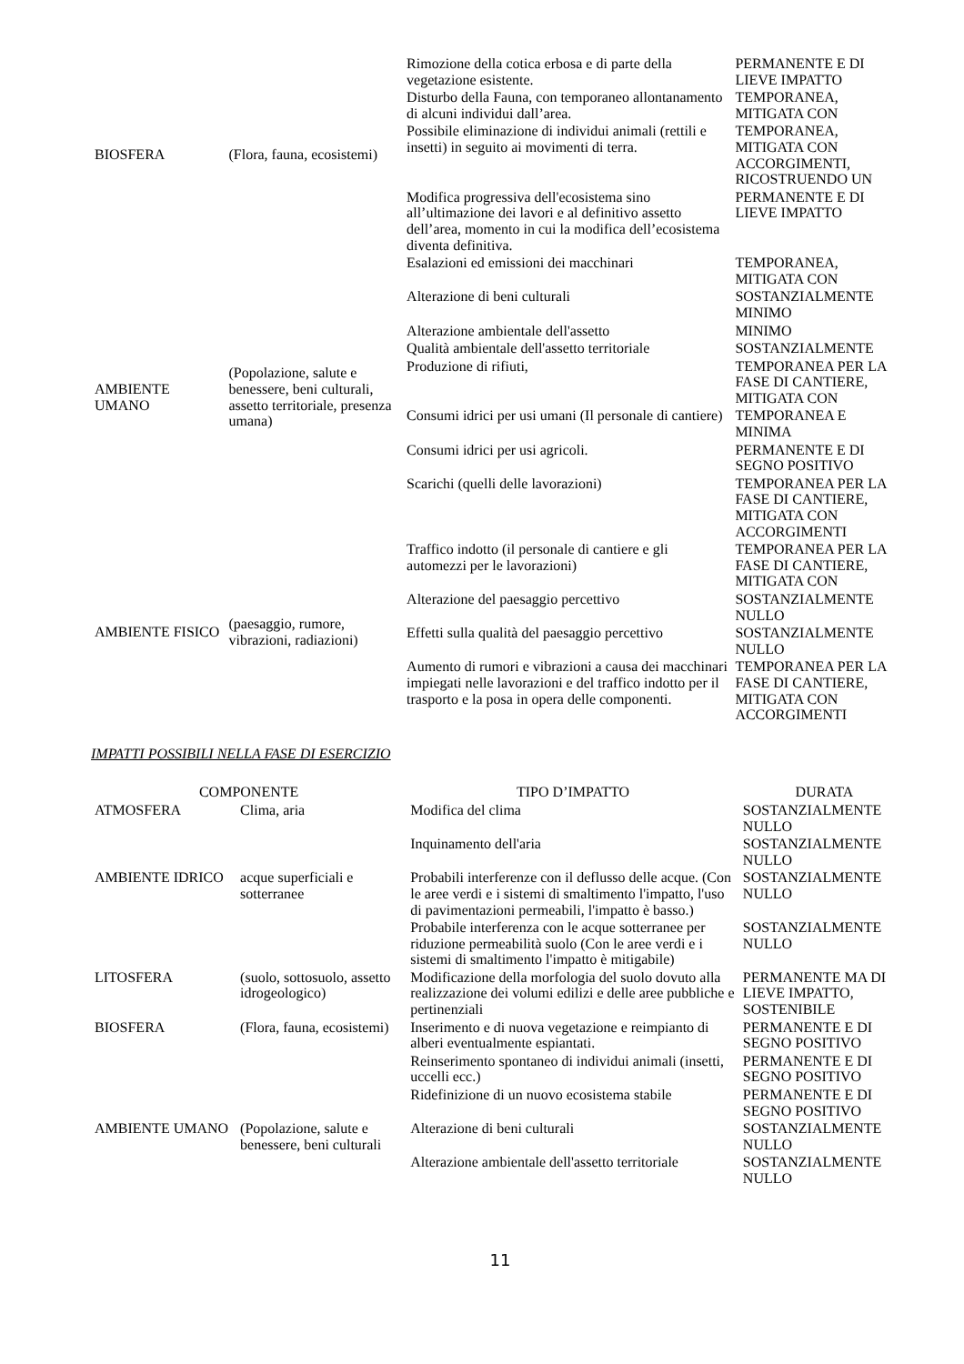| BIOSFERA | (Flora, fauna, ecosistemi) | Rimozione della cotica erbosa e di parte della vegetazione esistente. | PERMANENTE E DI LIEVE IMPATTO |
| | | Disturbo della Fauna, con temporaneo allontanamento di alcuni individui dall’area. | TEMPORANEA, MITIGATA CON |
| | | Possibile eliminazione di individui animali (rettili e insetti) in seguito ai movimenti di terra. | TEMPORANEA, MITIGATA CON ACCORGIMENTI, RICOSTRUENDO UN |
| | | Modifica progressiva dell'ecosistema sino all’ultimazione dei lavori e al definitivo assetto dell’area, momento in cui la modifica dell’ecosistema diventa definitiva. | PERMANENTE E DI LIEVE IMPATTO |
| AMBIENTE UMANO | (Popolazione, salute e benessere, beni culturali, assetto territoriale, presenza umana) | Esalazioni ed emissioni dei macchinari | TEMPORANEA, MITIGATA CON |
| | | Alterazione di beni culturali | SOSTANZIALMENTE MINIMO |
| | | Alterazione ambientale dell'assetto | MINIMO |
| | | Qualità ambientale dell'assetto territoriale | SOSTANZIALMENTE |
| | | Produzione di rifiuti, | TEMPORANEA PER LA FASE DI CANTIERE, MITIGATA CON |
| | | Consumi idrici per usi umani (Il personale di cantiere) | TEMPORANEA E MINIMA |
| | | Consumi idrici per usi agricoli. | PERMANENTE E DI SEGNO POSITIVO |
| | | Scarichi (quelli delle lavorazioni) | TEMPORANEA PER LA FASE DI CANTIERE, MITIGATA CON ACCORGIMENTI |
| AMBIENTE FISICO | (paesaggio, rumore, vibrazioni, radiazioni) | Traffico indotto (il personale di cantiere e gli automezzi per le lavorazioni) | TEMPORANEA PER LA FASE DI CANTIERE, MITIGATA CON |
| | | Alterazione del paesaggio percettivo | SOSTANZIALMENTE NULLO |
| | | Effetti sulla qualità del paesaggio percettivo | SOSTANZIALMENTE NULLO |
| | | Aumento di rumori e vibrazioni a causa dei macchinari impiegati nelle lavorazioni e del traffico indotto per il trasporto e la posa in opera delle componenti. | TEMPORANEA PER LA FASE DI CANTIERE, MITIGATA CON ACCORGIMENTI |
IMPATTI POSSIBILI NELLA FASE DI ESERCIZIO
| COMPONENTE | | TIPO D’IMPATTO | DURATA |
| --- | --- | --- | --- |
| ATMOSFERA | Clima, aria | Modifica del clima | SOSTANZIALMENTE NULLO |
| | | Inquinamento dell'aria | SOSTANZIALMENTE NULLO |
| AMBIENTE IDRICO | acque superficiali e sotterranee | Probabili interferenze con il deflusso delle acque. (Con le aree verdi e i sistemi di smaltimento l'impatto, l'uso di pavimentazioni permeabili, l'impatto è basso.) | SOSTANZIALMENTE NULLO |
| | | Probabile interferenza con le acque sotterranee per riduzione permeabilità suolo (Con le aree verdi e i sistemi di smaltimento l'impatto è mitigabile) | SOSTANZIALMENTE NULLO |
| LITOSFERA | (suolo, sottosuolo, assetto idrogeologico) | Modificazione della morfologia del suolo dovuto alla realizzazione dei volumi edilizi e delle aree pubbliche e pertinenziali | PERMANENTE MA DI LIEVE IMPATTO, SOSTENIBILE |
| BIOSFERA | (Flora, fauna, ecosistemi) | Inserimento e di nuova vegetazione e reimpianto di alberi eventualmente espiantati. | PERMANENTE E DI SEGNO POSITIVO |
| | | Reinserimento spontaneo di individui animali (insetti, uccelli ecc.) | PERMANENTE E DI SEGNO POSITIVO |
| | | Ridefinizione di un nuovo ecosistema stabile | PERMANENTE E DI SEGNO POSITIVO |
| AMBIENTE UMANO | (Popolazione, salute e benessere, beni culturali | Alterazione di beni culturali | SOSTANZIALMENTE NULLO |
| | | Alterazione ambientale dell'assetto territoriale | SOSTANZIALMENTE NULLO |
11